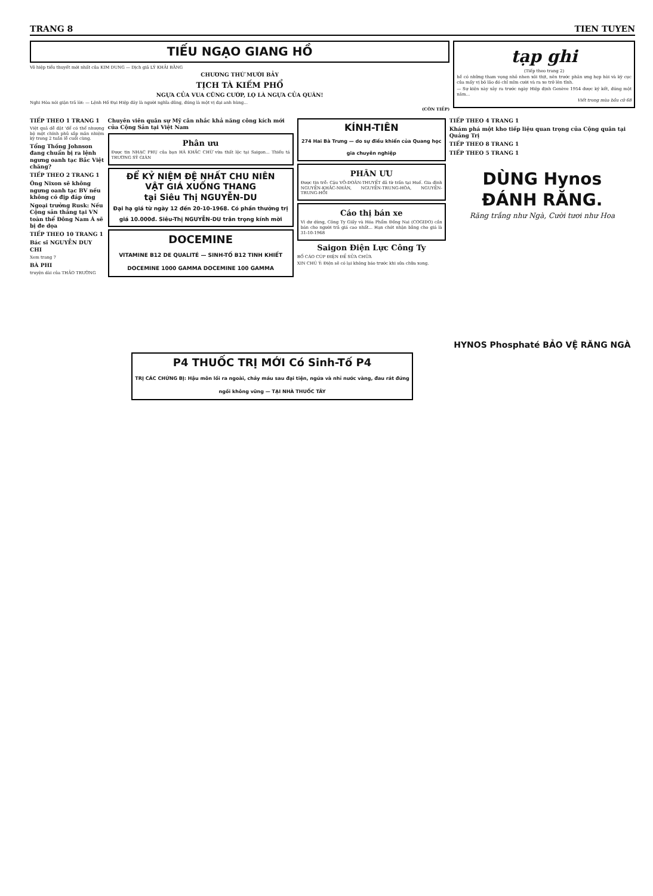TRANG 8 TIEN TUYEN
TIẾU NGẠO GIANG HỒ
Võ hiệp tiểu thuyết mới nhất của KIM DUNG — Dịch giả LÝ KHẢI BẰNG
CHƯƠNG THỨ MƯỜI BẢY
TỊCH TÀ KIẾM PHỔ
NGỰA CỦA VUA CŨNG CƯỚP, LỌ LÀ NGỰA CỦA QUÂN!
Nghi Hòa nói giận trả lời: — Lệnh Hồ Đại Hiệp đây là người nghĩa dũng, đúng là một vị đại anh hùng...
(CÒN TIẾP)
tạp ghi
(Tiếp theo trang 2)
hề có những tham vọng nhỏ nhen xôi thịt, nên trước phân ưng hẹp hòi và kỳ cục của mấy vị bô lão đó chỉ mỉm cười và ra xe trở lên tỉnh.
— Sự kiện này xảy ra trước ngày Hiệp định Genève 1954 được ký kết, đúng một năm...
Viết trong mùa bầu cử 68
TIẾP THEO 1 TRANG 1
Việt quả dễ đặt 'để có thể nhượng bộ một chính phủ sắp mãn nhiệm kỳ trong 2 tuần lễ cuối cùng.
Tổng Thống Johnson đang chuẩn bị ra lệnh ngưng oanh tạc Bắc Việt chăng?
TIẾP THEO 2 TRANG 1
Ông Nixon sẽ không ngưng oanh tạc BV nếu không có địp đáp ứng
Ngoại trưởng Rusk: Nếu Cộng sản thắng tại VN toàn thể Đông Nam Á sẽ bị đe dọa
TIẾP THEO 10 TRANG 1
Bác sĩ NGUYỄN DUY CHI
Xem trang 7
BÀ PHI
truyện dài của THẢO TRƯỜNG
Chuyên viên quân sự Mỹ cân nhắc khả năng công kích mới của Cộng Sản tại Việt Nam
Phân ưu
Được tin NHẠC PHỤ của bạn HÀ KHẮC CHỪ vừa thất lộc tại Saigon... Thiếu tá TRƯƠNG SỸ GIÀN
ĐỂ KỶ NIỆM ĐỆ NHẤT CHU NIÊN
VẬT GIÁ XUỐNG THANG
tại Siêu Thị NGUYỄN-DU
Đại hạ giá từ ngày 12 đến 20-10-1968. Có phần thưởng trị giá 10.000đ. Siêu-Thị NGUYỄN-DU trân trọng kính mời
DOCEMINE
VITAMINE B12 DE QUALITÉ — SINH-TỐ B12 TINH KHIẾT
DOCEMINE 1000 GAMMA DOCEMINE 100 GAMMA
KÍNH-TIÊN
274 Hai Bà Trưng — do sự điều khiển của Quang học gia chuyên nghiệp
PHÂN ƯU
Được tin trễ: Cậu VÕ-DOÃN-THUYẾT đã từ trần tại Huế. Gia đình NGUYỄN-KHẮC-NHÂN, NGUYỄN-TRUNG-HÒA, NGUYỄN-TRUNG-HỒI
Cáo thị bán xe
Vì dư dùng, Công Ty Giấy và Hóa Phẩm Đồng Nai (COGIDO) cần bán cho người trả giá cao nhất... Hạn chót nhận bằng cho giá là 31-10-1968
Saigon Điện Lực Công Ty
BỐ CÁO CÚP ĐIỆN ĐỂ SỬA CHỮA
XIN CHÚ Ý: Điện sẽ có lại không báo trước khi sửa chữa xong.
TIẾP THEO 4 TRANG 1
Khám phá một kho tiếp liệu quan trọng của Cộng quân tại Quảng Trị
TIẾP THEO 8 TRANG 1
TIẾP THEO 5 TRANG 1
DÙNG Hynos
ĐÁNH RĂNG.
Răng trắng như Ngà, Cười tươi như Hoa
HYNOS Phosphaté BẢO VỆ RĂNG NGÀ
P4 THUỐC TRỊ MỚI Có Sinh-Tố P4
TRỊ CÁC CHỨNG BỊ: Hậu môn lồi ra ngoài, chảy máu sau đại tiện, ngứa và nhỉ nước vàng, đau rát đứng ngồi không vững — TẠI NHÀ THUỐC TÂY